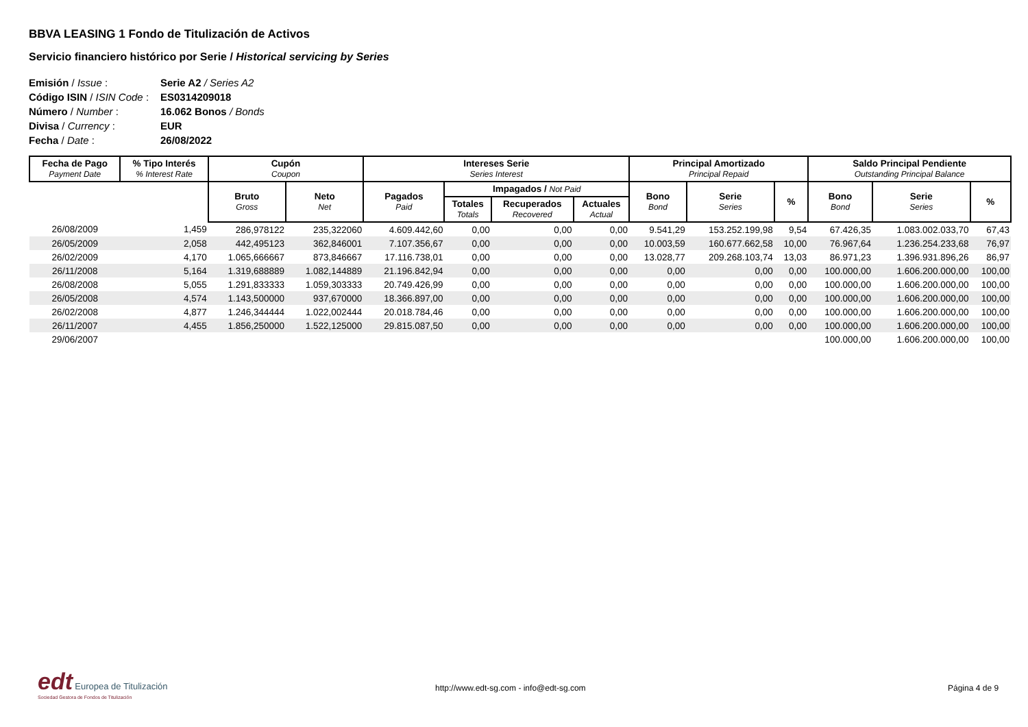BBVA LEASING 1 Fondo de Titulización de Activos
Servicio financiero histórico por Serie / Historical servicing by Series
| Emisión / Issue : | Serie A2 / Series A2 |
| Código ISIN / ISIN Code : | ES0314209018 |
| Número / Number : | 16.062 Bonos / Bonds |
| Divisa / Currency : | EUR |
| Fecha / Date : | 26/08/2022 |
| Fecha de Pago Payment Date | % Tipo Interés % Interest Rate | Cupón Coupon | | Intereses Serie Series Interest | | | | Principal Amortizado Principal Repaid | | | Saldo Principal Pendiente Outstanding Principal Balance | | |
| --- | --- | --- | --- | --- | --- | --- | --- | --- | --- | --- | --- | --- | --- |
| | | Bruto Gross | Neto Net | Pagados Paid | Impagados / Not Paid | | | Bono Bond | Serie Series | % | Bono Bond | Serie Series | % |
| | | | | | Totales Totals | Recuperados Recovered | Actuales Actual | | | | | | |
| 26/08/2009 | 1,459 | 286,978122 | 235,322060 | 4.609.442,60 | 0,00 | 0,00 | 0,00 | 9.541,29 | 153.252.199,98 | 9,54 | 67.426,35 | 1.083.002.033,70 | 67,43 |
| 26/05/2009 | 2,058 | 442,495123 | 362,846001 | 7.107.356,67 | 0,00 | 0,00 | 0,00 | 10.003,59 | 160.677.662,58 | 10,00 | 76.967,64 | 1.236.254.233,68 | 76,97 |
| 26/02/2009 | 4,170 | 1.065,666667 | 873,846667 | 17.116.738,01 | 0,00 | 0,00 | 0,00 | 13.028,77 | 209.268.103,74 | 13,03 | 86.971,23 | 1.396.931.896,26 | 86,97 |
| 26/11/2008 | 5,164 | 1.319,688889 | 1.082,144889 | 21.196.842,94 | 0,00 | 0,00 | 0,00 | 0,00 | 0,00 | 0,00 | 100.000,00 | 1.606.200.000,00 | 100,00 |
| 26/08/2008 | 5,055 | 1.291,833333 | 1.059,303333 | 20.749.426,99 | 0,00 | 0,00 | 0,00 | 0,00 | 0,00 | 0,00 | 100.000,00 | 1.606.200.000,00 | 100,00 |
| 26/05/2008 | 4,574 | 1.143,500000 | 937,670000 | 18.366.897,00 | 0,00 | 0,00 | 0,00 | 0,00 | 0,00 | 0,00 | 100.000,00 | 1.606.200.000,00 | 100,00 |
| 26/02/2008 | 4,877 | 1.246,344444 | 1.022,002444 | 20.018.784,46 | 0,00 | 0,00 | 0,00 | 0,00 | 0,00 | 0,00 | 100.000,00 | 1.606.200.000,00 | 100,00 |
| 26/11/2007 | 4,455 | 1.856,250000 | 1.522,125000 | 29.815.087,50 | 0,00 | 0,00 | 0,00 | 0,00 | 0,00 | 0,00 | 100.000,00 | 1.606.200.000,00 | 100,00 |
| 29/06/2007 | | | | | | | | | | | 100.000,00 | 1.606.200.000,00 | 100,00 |
edt Europea de Titulización
Sociedad Gestora de Fondos de Titulización
http://www.edt-sg.com - info@edt-sg.com
Página 4 de 9